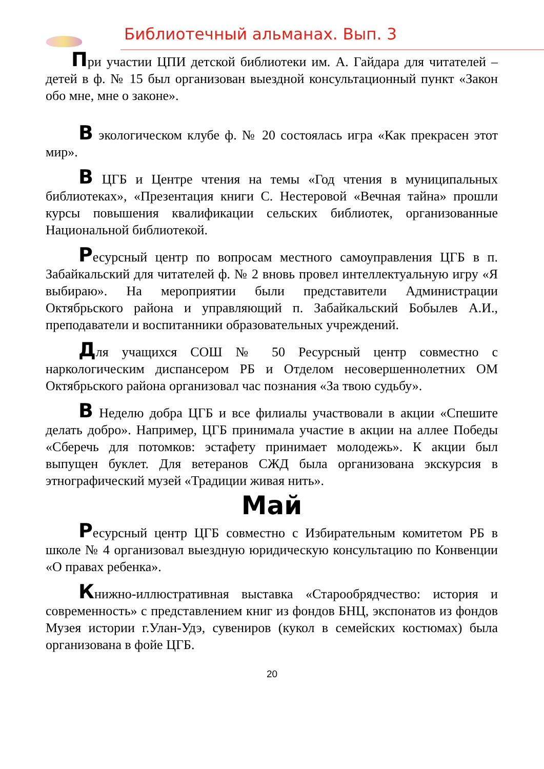Библиотечный альманах. Вып. 3
При участии ЦПИ детской библиотеки им. А. Гайдара для читателей – детей в ф. № 15 был организован выездной консультационный пункт «Закон обо мне, мне о законе».
В экологическом клубе ф. № 20 состоялась игра «Как прекрасен этот мир».
В ЦГБ и Центре чтения на темы «Год чтения в муниципальных библиотеках», «Презентация книги С. Нестеровой «Вечная тайна» прошли курсы повышения квалификации сельских библиотек, организованные Национальной библиотекой.
Ресурсный центр по вопросам местного самоуправления ЦГБ в п. Забайкальский для читателей ф. № 2 вновь провел интеллектуальную игру «Я выбираю». На мероприятии были представители Администрации Октябрьского района и управляющий п. Забайкальский Бобылев А.И., преподаватели и воспитанники образовательных учреждений.
Для учащихся СОШ № 50 Ресурсный центр совместно с наркологическим диспансером РБ и Отделом несовершеннолетних ОМ Октябрьского района организовал час познания «За твою судьбу».
В Неделю добра ЦГБ и все филиалы участвовали в акции «Спешите делать добро». Например, ЦГБ принимала участие в акции на аллее Победы «Сберечь для потомков: эстафету принимает молодежь». К акции был выпущен буклет. Для ветеранов СЖД была организована экскурсия в этнографический музей «Традиции живая нить».
Май
Ресурсный центр ЦГБ совместно с Избирательным комитетом РБ в школе № 4 организовал выездную юридическую консультацию по Конвенции «О правах ребенка».
Книжно-иллюстративная выставка «Старообрядчество: история и современность» с представлением книг из фондов БНЦ, экспонатов из фондов Музея истории г.Улан-Удэ, сувениров (кукол в семейских костюмах) была организована в фойе ЦГБ.
20